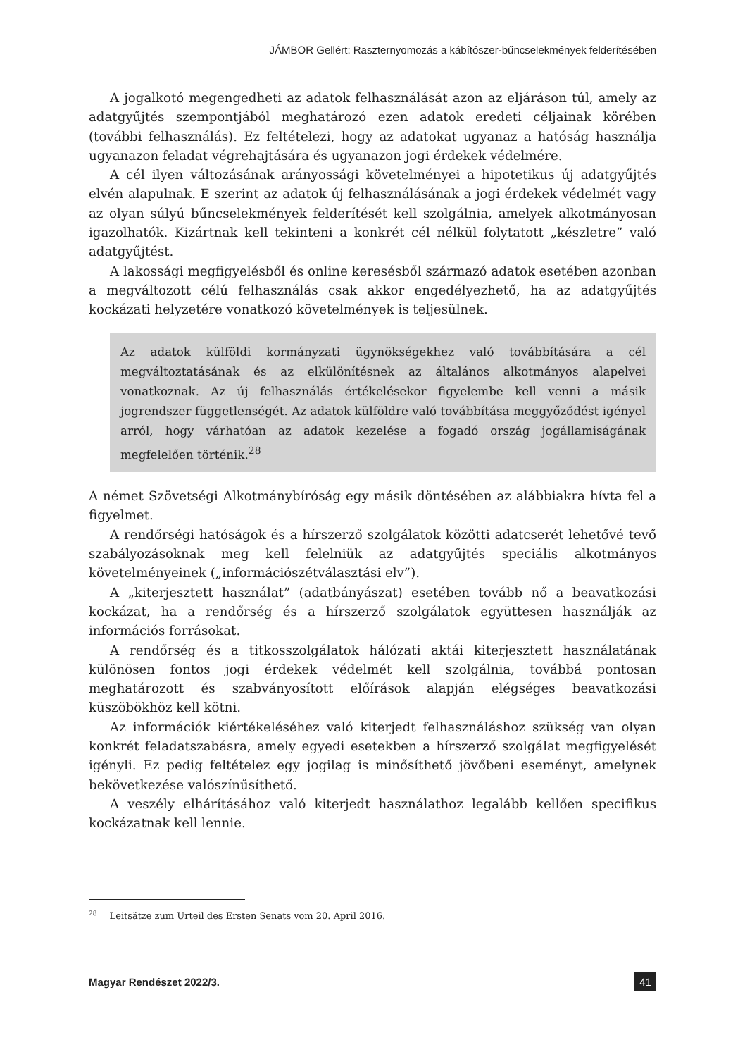JÁMBOR Gellért: Raszternyomozás a kábítószer-bűncselekmények felderítésében
A jogalkotó megengedheti az adatok felhasználását azon az eljáráson túl, amely az adatgyűjtés szempontjából meghatározó ezen adatok eredeti céljainak körében (további felhasználás). Ez feltételezi, hogy az adatokat ugyanaz a hatóság használja ugyanazon feladat végrehajtására és ugyanazon jogi érdekek védelmére.
A cél ilyen változásának arányossági követelményei a hipotetikus új adatgyűjtés elvén alapulnak. E szerint az adatok új felhasználásának a jogi érdekek védelmét vagy az olyan súlyú bűncselekmények felderítését kell szolgálnia, amelyek alkotmányosan igazolhatók. Kizártnak kell tekinteni a konkrét cél nélkül folytatott „készletre” való adatgyűjtést.
A lakossági megfigyelésből és online keresésből származó adatok esetében azonban a megváltozott célú felhasználás csak akkor engedélyezhető, ha az adatgyűjtés kockázati helyzetére vonatkozó követelmények is teljesülnek.
Az adatok külföldi kormányzati ügynökségekhez való továbbítására a cél megváltoztatásának és az elkülönítésnek az általános alkotmányos alapelvei vonatkoznak. Az új felhasználás értékelésekor figyelembe kell venni a másik jogrendszer függetlenségét. Az adatok külföldre való továbbítása meggyőződést igényel arról, hogy várhatóan az adatok kezelése a fogadó ország jogállamiságának megfelelően történik.<sup>28</sup>
A német Szövetségi Alkotmánybíróság egy másik döntésében az alábbiakra hívta fel a figyelmet.
A rendőrségi hatóságok és a hírszerző szolgálatok közötti adatcserét lehetővé tevő szabályozásoknak meg kell felelniük az adatgyűjtés speciális alkotmányos követelményeinek („információszétválasztási elv”).
A „kiterjesztett használat” (adatbányászat) esetében tovább nő a beavatkozási kockázat, ha a rendőrség és a hírszerző szolgálatok együttesen használják az információs forrásokat.
A rendőrség és a titkosszolgálatok hálózati aktái kiterjesztett használatának különösen fontos jogi érdekek védelmét kell szolgálnia, továbbá pontosan meghatározott és szabványosított előírások alapján elégséges beavatkozási küszöbökhöz kell kötni.
Az információk kiértékeléséhez való kiterjedt felhasználáshoz szükség van olyan konkrét feladatszabásra, amely egyedi esetekben a hírszerző szolgálat megfigyelését igényli. Ez pedig feltételez egy jogilag is minősíthető jövőbeni eseményt, amelynek bekövetkezése valószínűsíthető.
A veszély elhárításához való kiterjedt használathoz legalább kellően specifikus kockázatnak kell lennie.
<sup>28</sup> Leitsätze zum Urteil des Ersten Senats vom 20. April 2016.
Magyar Rendészet 2022/3. 41